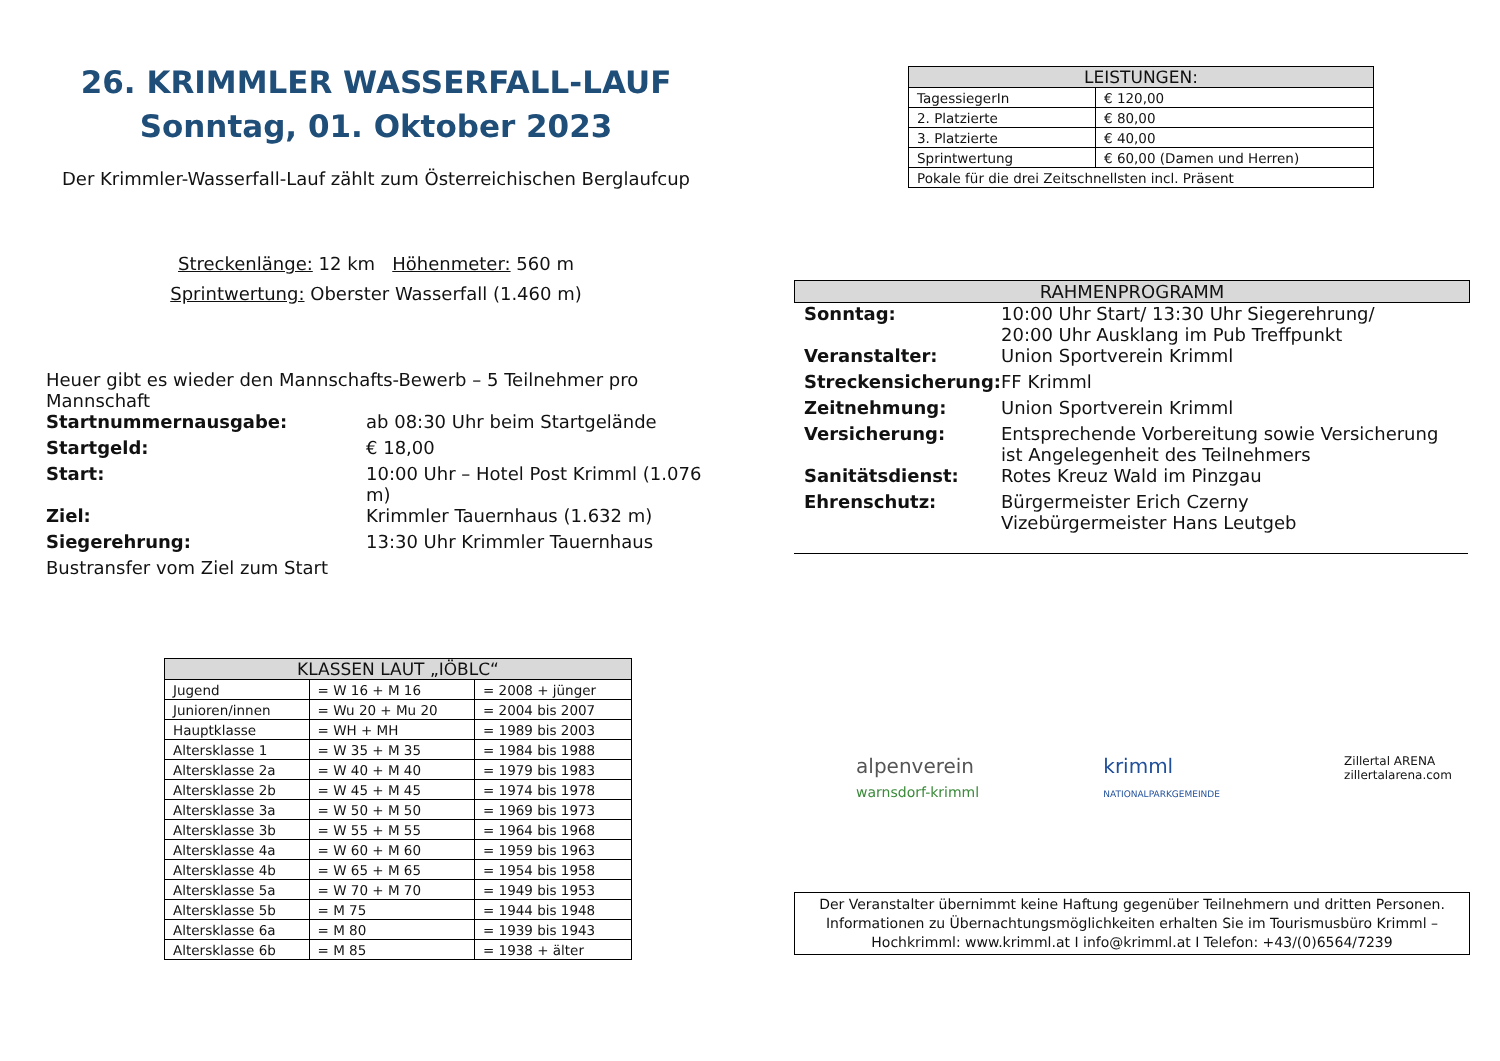26. KRIMMLER WASSERFALL-LAUF
Sonntag, 01. Oktober 2023
Der Krimmler-Wasserfall-Lauf zählt zum Österreichischen Berglaufcup
Streckenlänge: 12 km Höhenmeter: 560 m
Sprintwertung: Oberster Wasserfall (1.460 m)
Heuer gibt es wieder den Mannschafts-Bewerb – 5 Teilnehmer pro Mannschaft
| Startnummernausgabe: | ab 08:30 Uhr beim Startgelände |
| Startgeld: | € 18,00 |
| Start: | 10:00 Uhr – Hotel Post Krimml (1.076 m) |
| Ziel: | Krimmler Tauernhaus (1.632 m) |
| Siegerehrung: | 13:30 Uhr Krimmler Tauernhaus |
| Bustransfer vom Ziel zum Start | |
| KLASSEN LAUT „IÖBLC“ | | |
| --- | --- | --- |
| Jugend | = W 16 + M 16 | = 2008 + jünger |
| Junioren/innen | = Wu 20 + Mu 20 | = 2004 bis 2007 |
| Hauptklasse | = WH + MH | = 1989 bis 2003 |
| Altersklasse 1 | = W 35 + M 35 | = 1984 bis 1988 |
| Altersklasse 2a | = W 40 + M 40 | = 1979 bis 1983 |
| Altersklasse 2b | = W 45 + M 45 | = 1974 bis 1978 |
| Altersklasse 3a | = W 50 + M 50 | = 1969 bis 1973 |
| Altersklasse 3b | = W 55 + M 55 | = 1964 bis 1968 |
| Altersklasse 4a | = W 60 + M 60 | = 1959 bis 1963 |
| Altersklasse 4b | = W 65 + M 65 | = 1954 bis 1958 |
| Altersklasse 5a | = W 70 + M 70 | = 1949 bis 1953 |
| Altersklasse 5b | = M 75 | = 1944 bis 1948 |
| Altersklasse 6a | = M 80 | = 1939 bis 1943 |
| Altersklasse 6b | = M 85 | = 1938 + älter |
| LEISTUNGEN: | |
| --- | --- |
| TagessiegerIn | € 120,00 |
| 2. Platzierte | € 80,00 |
| 3. Platzierte | € 40,00 |
| Sprintwertung | € 60,00 (Damen und Herren) |
| Pokale für die drei Zeitschnellsten incl. Präsent | |
RAHMENPROGRAMM
| Sonntag: | 10:00 Uhr Start/ 13:30 Uhr Siegerehrung/ 20:00 Uhr Ausklang im Pub Treffpunkt |
| Veranstalter: | Union Sportverein Krimml |
| Streckensicherung: | FF Krimml |
| Zeitnehmung: | Union Sportverein Krimml |
| Versicherung: | Entsprechende Vorbereitung sowie Versicherung ist Angelegenheit des Teilnehmers |
| Sanitätsdienst: | Rotes Kreuz Wald im Pinzgau |
| Ehrenschutz: | Bürgermeister Erich Czerny Vizebürgermeister Hans Leutgeb |
alpenverein
warnsdorf-krimml krimml
NATIONALPARKGEMEINDE Zillertal ARENA
zillertalarena.com
Der Veranstalter übernimmt keine Haftung gegenüber Teilnehmern und dritten Personen.
Informationen zu Übernachtungsmöglichkeiten erhalten Sie im Tourismusbüro Krimml – Hochkrimml: www.krimml.at I info@krimml.at I Telefon: +43/(0)6564/7239